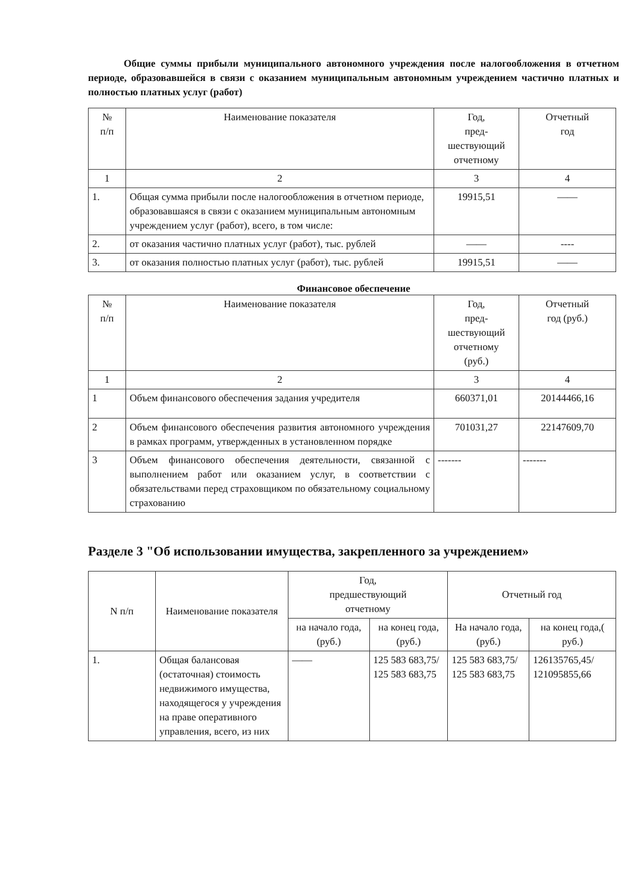Общие суммы прибыли муниципального автономного учреждения после налогообложения в отчетном периоде, образовавшейся в связи с оказанием муниципальным автономным учреждением частично платных и полностью платных услуг (работ)
| № п/п | Наименование показателя | Год, пред- шествующий отчетному | Отчетный год |
| --- | --- | --- | --- |
| 1 | 2 | 3 | 4 |
| 1. | Общая сумма прибыли после налогообложения в отчетном периоде, образовавшаяся в связи с оказанием муниципальным автономным учреждением услуг (работ), всего, в том числе: | 19915,51 | —— |
| 2. | от оказания частично платных услуг (работ), тыс. рублей | —— | ---- |
| 3. | от оказания полностью платных услуг (работ), тыс. рублей | 19915,51 | —— |
Финансовое обеспечение
| № п/п | Наименование показателя | Год, пред- шествующий отчетному (руб.) | Отчетный год (руб.) |
| --- | --- | --- | --- |
| 1 | 2 | 3 | 4 |
| 1 | Объем финансового обеспечения задания учредителя | 660371,01 | 20144466,16 |
| 2 | Объем финансового обеспечения развития автономного учреждения в рамках программ, утвержденных в установленном порядке | 701031,27 | 22147609,70 |
| 3 | Объем финансового обеспечения деятельности, связанной с выполнением работ или оказанием услуг, в соответствии с обязательствами перед страховщиком по обязательному социальному страхованию | ------- | ------- |
Разделе 3 "Об использовании имущества, закрепленного за учреждением»
| N п/п | Наименование показателя | Год, предшествующий отчетному | | Отчетный год | |
| --- | --- | --- | --- | --- | --- |
| | | на начало года, (руб.) | на конец года, (руб.) | На начало года, (руб.) | на конец года,( руб.) |
| 1. | Общая балансовая (остаточная) стоимость недвижимого имущества, находящегося у учреждения на праве оперативного управления, всего, из них | —— | 125 583 683,75/ 125 583 683,75 | 125 583 683,75/ 125 583 683,75 | 126135765,45/ 121095855,66 |